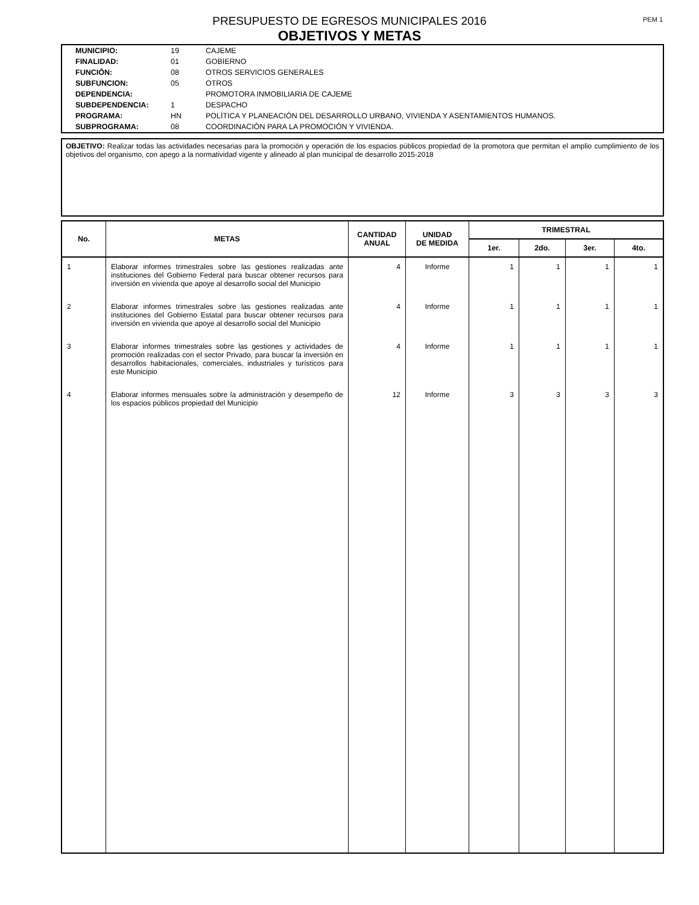PEM 1
PRESUPUESTO DE EGRESOS MUNICIPALES 2016
OBJETIVOS Y METAS
| MUNICIPIO: | 19 | CAJEME |
| FINALIDAD: | 01 | GOBIERNO |
| FUNCIÓN: | 08 | OTROS SERVICIOS GENERALES |
| SUBFUNCION: | 05 | OTROS |
| DEPENDENCIA: | | PROMOTORA INMOBILIARIA DE CAJEME |
| SUBDEPENDENCIA: | 1 | DESPACHO |
| PROGRAMA: | HN | POLÍTICA Y PLANEACIÓN DEL DESARROLLO URBANO, VIVIENDA Y ASENTAMIENTOS HUMANOS. |
| SUBPROGRAMA: | 08 | COORDINACIÓN PARA LA PROMOCIÓN Y VIVIENDA. |
OBJETIVO: Realizar todas las actividades necesarias para la promoción y operación de los espacios públicos propiedad de la promotora que permitan el amplio cumplimiento de los objetivos del organismo, con apego a la normatividad vigente y alineado al plan municipal de desarrollo 2015-2018
| No. | METAS | CANTIDAD ANUAL | UNIDAD DE MEDIDA | TRIMESTRAL | | | |
| --- | --- | --- | --- | --- | --- | --- | --- |
| | | | | 1er. | 2do. | 3er. | 4to. |
| 1 | Elaborar informes trimestrales sobre las gestiones realizadas ante instituciones del Gobierno Federal para buscar obtener recursos para inversión en vivienda que apoye al desarrollo social del Municipio | 4 | Informe | 1 | 1 | 1 | 1 |
| 2 | Elaborar informes trimestrales sobre las gestiones realizadas ante instituciones del Gobierno Estatal para buscar obtener recursos para inversión en vivienda que apoye al desarrollo social del Municipio | 4 | Informe | 1 | 1 | 1 | 1 |
| 3 | Elaborar informes trimestrales sobre las gestiones y actividades de promoción realizadas con el sector Privado, para buscar la inversión en desarrollos habitacionales, comerciales, industriales y turísticos para este Municipio | 4 | Informe | 1 | 1 | 1 | 1 |
| 4 | Elaborar informes mensuales sobre la administración y desempeño de los espacios públicos propiedad del Municipio | 12 | Informe | 3 | 3 | 3 | 3 |